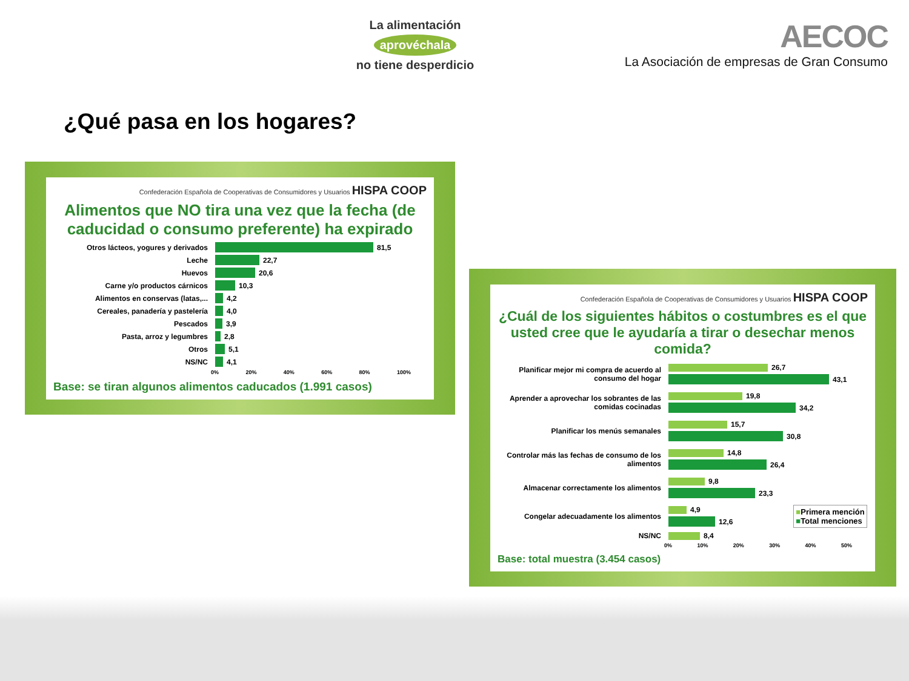La alimentación
aprovéchala
no tiene desperdicio
AECOC
La Asociación de empresas de Gran Consumo
¿Qué pasa en los hogares?
Confederación Española de Cooperativas de Consumidores y Usuarios HISPA COOP
Alimentos que NO tira una vez que la fecha (de caducidad o consumo preferente) ha expirado
Otros lácteos, yogures y derivados
81,5
Leche
22,7
Huevos
20,6
Carne y/o productos cárnicos
10,3
Alimentos en conservas (latas,...
4,2
Cereales, panadería y pastelería
4,0
Pescados
3,9
Pasta, arroz y legumbres
2,8
Otros
5,1
NS/NC
4,1
0% 20% 40% 60% 80% 100%
Base: se tiran algunos alimentos caducados (1.991 casos)
Confederación Española de Cooperativas de Consumidores y Usuarios HISPA COOP
¿Cuál de los siguientes hábitos o costumbres es el que usted cree que le ayudaría a tirar o desechar menos comida?
Planificar mejor mi compra de acuerdo al consumo del hogar
26,7
43,1
Aprender a aprovechar los sobrantes de las comidas cocinadas
19,8
34,2
Planificar los menús semanales
15,7
30,8
Controlar más las fechas de consumo de los alimentos
14,8
26,4
Almacenar correctamente los alimentos
9,8
23,3
Congelar adecuadamente los alimentos
4,9
12,6
■Primera mención
■Total menciones
NS/NC
8,4
0% 10% 20% 30% 40% 50%
Base: total muestra (3.454 casos)